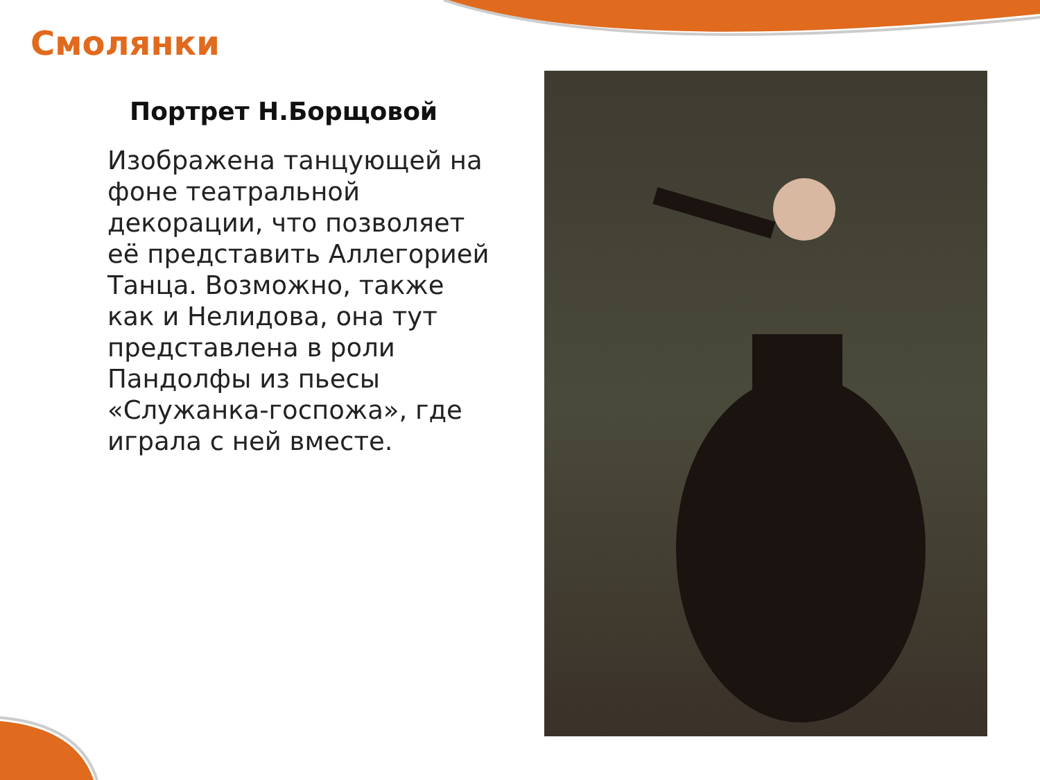Смолянки
Портрет Н.Борщовой
Изображена танцующей на фоне театральной декорации, что позволяет её представить Аллегорией Танца. Возможно, также как и Нелидова, она тут представлена в роли Пандолфы из пьесы «Служанка-госпожа», где играла с ней вместе.